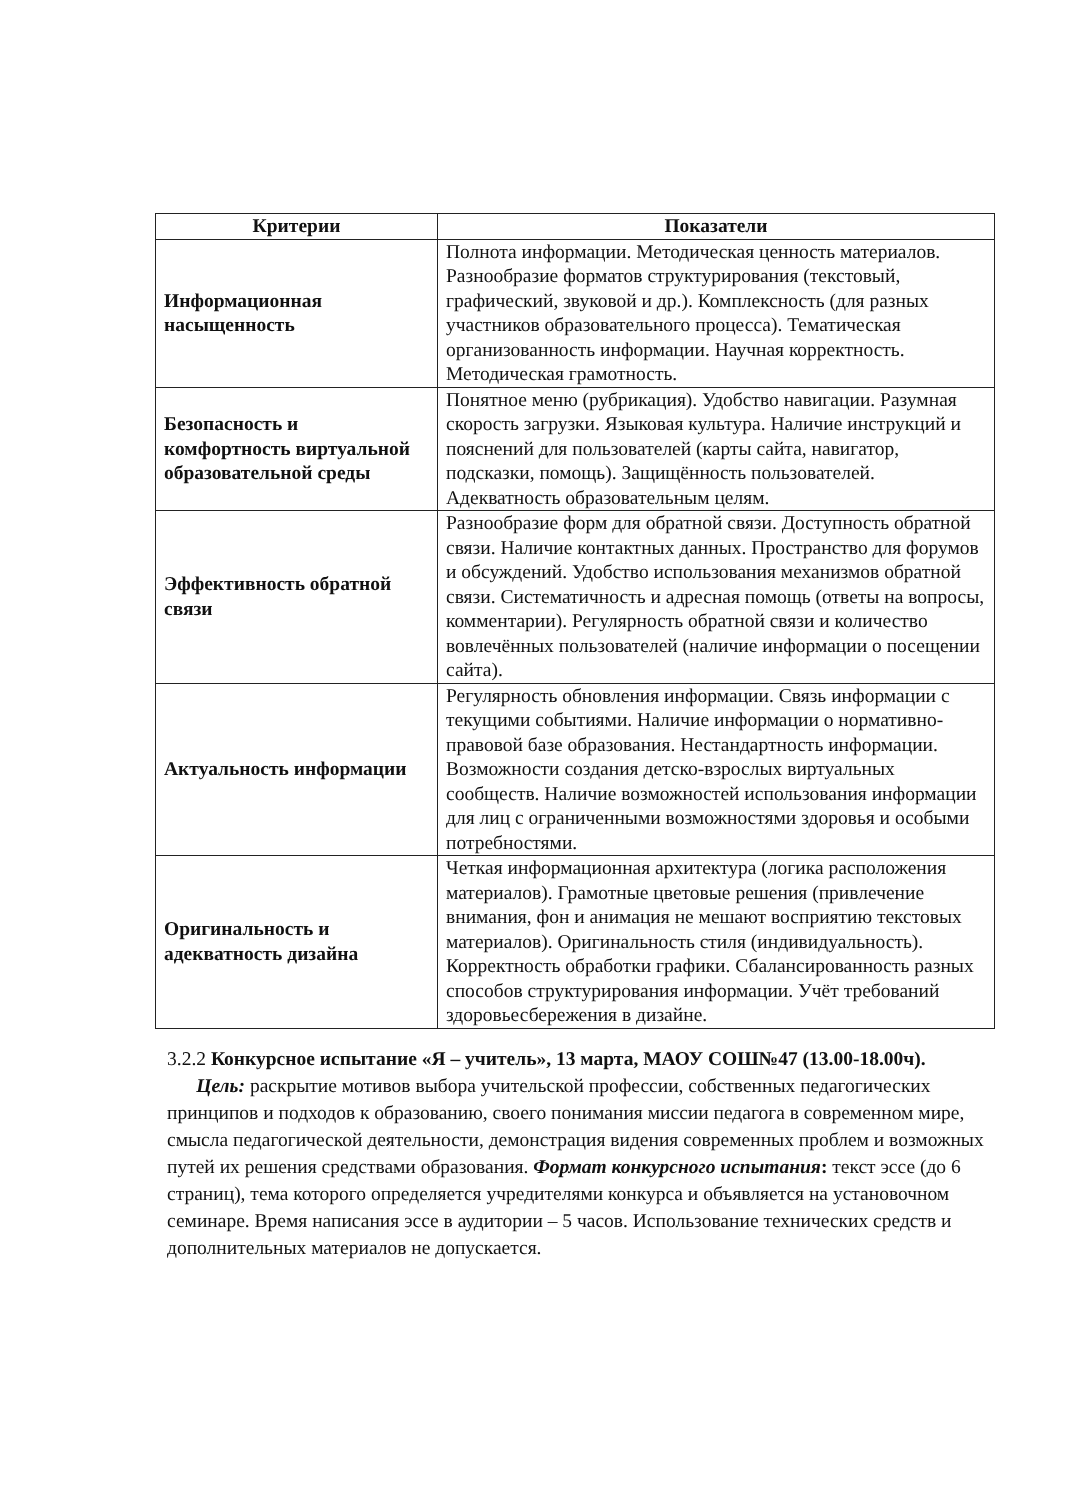| Критерии | Показатели |
| --- | --- |
| Информационная насыщенность | Полнота информации. Методическая ценность материалов. Разнообразие форматов структурирования (текстовый, графический, звуковой и др.). Комплексность (для разных участников образовательного процесса). Тематическая организованность информации. Научная корректность. Методическая грамотность. |
| Безопасность и комфортность виртуальной образовательной среды | Понятное меню (рубрикация). Удобство навигации. Разумная скорость загрузки. Языковая культура. Наличие инструкций и пояснений для пользователей (карты сайта, навигатор, подсказки, помощь). Защищённость пользователей. Адекватность образовательным целям. |
| Эффективность обратной связи | Разнообразие форм для обратной связи. Доступность обратной связи. Наличие контактных данных. Пространство для форумов и обсуждений. Удобство использования механизмов обратной связи. Систематичность и адресная помощь (ответы на вопросы, комментарии). Регулярность обратной связи и количество вовлечённых пользователей (наличие информации о посещении сайта). |
| Актуальность информации | Регулярность обновления информации. Связь информации с текущими событиями. Наличие информации о нормативно-правовой базе образования. Нестандартность информации. Возможности создания детско-взрослых виртуальных сообществ. Наличие возможностей использования информации для лиц с ограниченными возможностями здоровья и особыми потребностями. |
| Оригинальность и адекватность дизайна | Четкая информационная архитектура (логика расположения материалов). Грамотные цветовые решения (привлечение внимания, фон и анимация не мешают восприятию текстовых материалов). Оригинальность стиля (индивидуальность). Корректность обработки графики. Сбалансированность разных способов структурирования информации. Учёт требований здоровьесбережения в дизайне. |
3.2.2 Конкурсное испытание «Я – учитель», 13 марта, МАОУ СОШ№47 (13.00-18.00ч). Цель: раскрытие мотивов выбора учительской профессии, собственных педагогических принципов и подходов к образованию, своего понимания миссии педагога в современном мире, смысла педагогической деятельности, демонстрация видения современных проблем и возможных путей их решения средствами образования. Формат конкурсного испытания: текст эссе (до 6 страниц), тема которого определяется учредителями конкурса и объявляется на установочном семинаре. Время написания эссе в аудитории – 5 часов. Использование технических средств и дополнительных материалов не допускается.